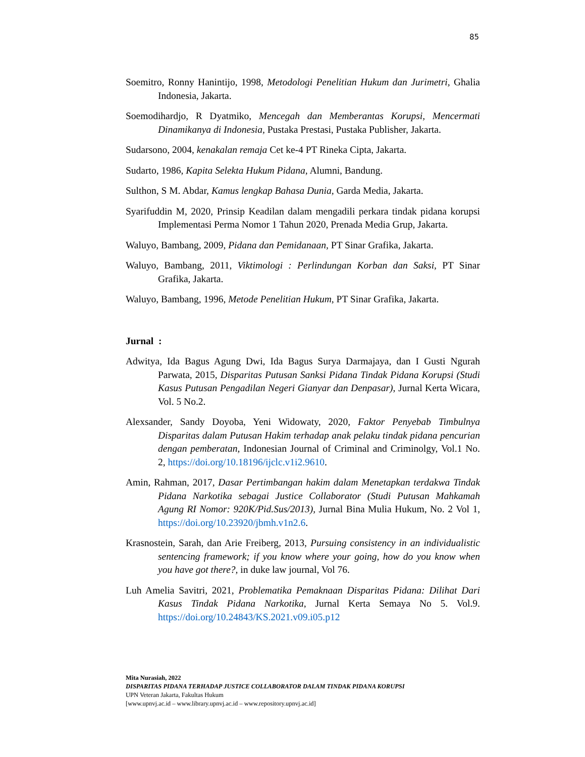85
Soemitro, Ronny Hanintijo, 1998, Metodologi Penelitian Hukum dan Jurimetri, Ghalia Indonesia, Jakarta.
Soemodihardjo, R Dyatmiko, Mencegah dan Memberantas Korupsi, Mencermati Dinamikanya di Indonesia, Pustaka Prestasi, Pustaka Publisher, Jakarta.
Sudarsono, 2004, kenakalan remaja Cet ke-4 PT Rineka Cipta, Jakarta.
Sudarto, 1986, Kapita Selekta Hukum Pidana, Alumni, Bandung.
Sulthon, S M. Abdar, Kamus lengkap Bahasa Dunia, Garda Media, Jakarta.
Syarifuddin M, 2020, Prinsip Keadilan dalam mengadili perkara tindak pidana korupsi Implementasi Perma Nomor 1 Tahun 2020, Prenada Media Grup, Jakarta.
Waluyo, Bambang, 2009, Pidana dan Pemidanaan, PT Sinar Grafika, Jakarta.
Waluyo, Bambang, 2011, Viktimologi : Perlindungan Korban dan Saksi, PT Sinar Grafika, Jakarta.
Waluyo, Bambang, 1996, Metode Penelitian Hukum, PT Sinar Grafika, Jakarta.
Jurnal :
Adwitya, Ida Bagus Agung Dwi, Ida Bagus Surya Darmajaya, dan I Gusti Ngurah Parwata, 2015, Disparitas Putusan Sanksi Pidana Tindak Pidana Korupsi (Studi Kasus Putusan Pengadilan Negeri Gianyar dan Denpasar), Jurnal Kerta Wicara, Vol. 5 No.2.
Alexsander, Sandy Doyoba, Yeni Widowaty, 2020, Faktor Penyebab Timbulnya Disparitas dalam Putusan Hakim terhadap anak pelaku tindak pidana pencurian dengan pemberatan, Indonesian Journal of Criminal and Criminolgy, Vol.1 No. 2, https://doi.org/10.18196/ijclc.v1i2.9610.
Amin, Rahman, 2017, Dasar Pertimbangan hakim dalam Menetapkan terdakwa Tindak Pidana Narkotika sebagai Justice Collaborator (Studi Putusan Mahkamah Agung RI Nomor: 920K/Pid.Sus/2013), Jurnal Bina Mulia Hukum, No. 2 Vol 1, https://doi.org/10.23920/jbmh.v1n2.6.
Krasnostein, Sarah, dan Arie Freiberg, 2013, Pursuing consistency in an individualistic sentencing framework; if you know where your going, how do you know when you have got there?, in duke law journal, Vol 76.
Luh Amelia Savitri, 2021, Problematika Pemaknaan Disparitas Pidana: Dilihat Dari Kasus Tindak Pidana Narkotika, Jurnal Kerta Semaya No 5. Vol.9. https://doi.org/10.24843/KS.2021.v09.i05.p12
Mita Nurasiah, 2022
DISPARITAS PIDANA TERHADAP JUSTICE COLLABORATOR DALAM TINDAK PIDANA KORUPSI
UPN Veteran Jakarta, Fakultas Hukum
[www.upnvj.ac.id – www.library.upnvj.ac.id – www.repository.upnvj.ac.id]